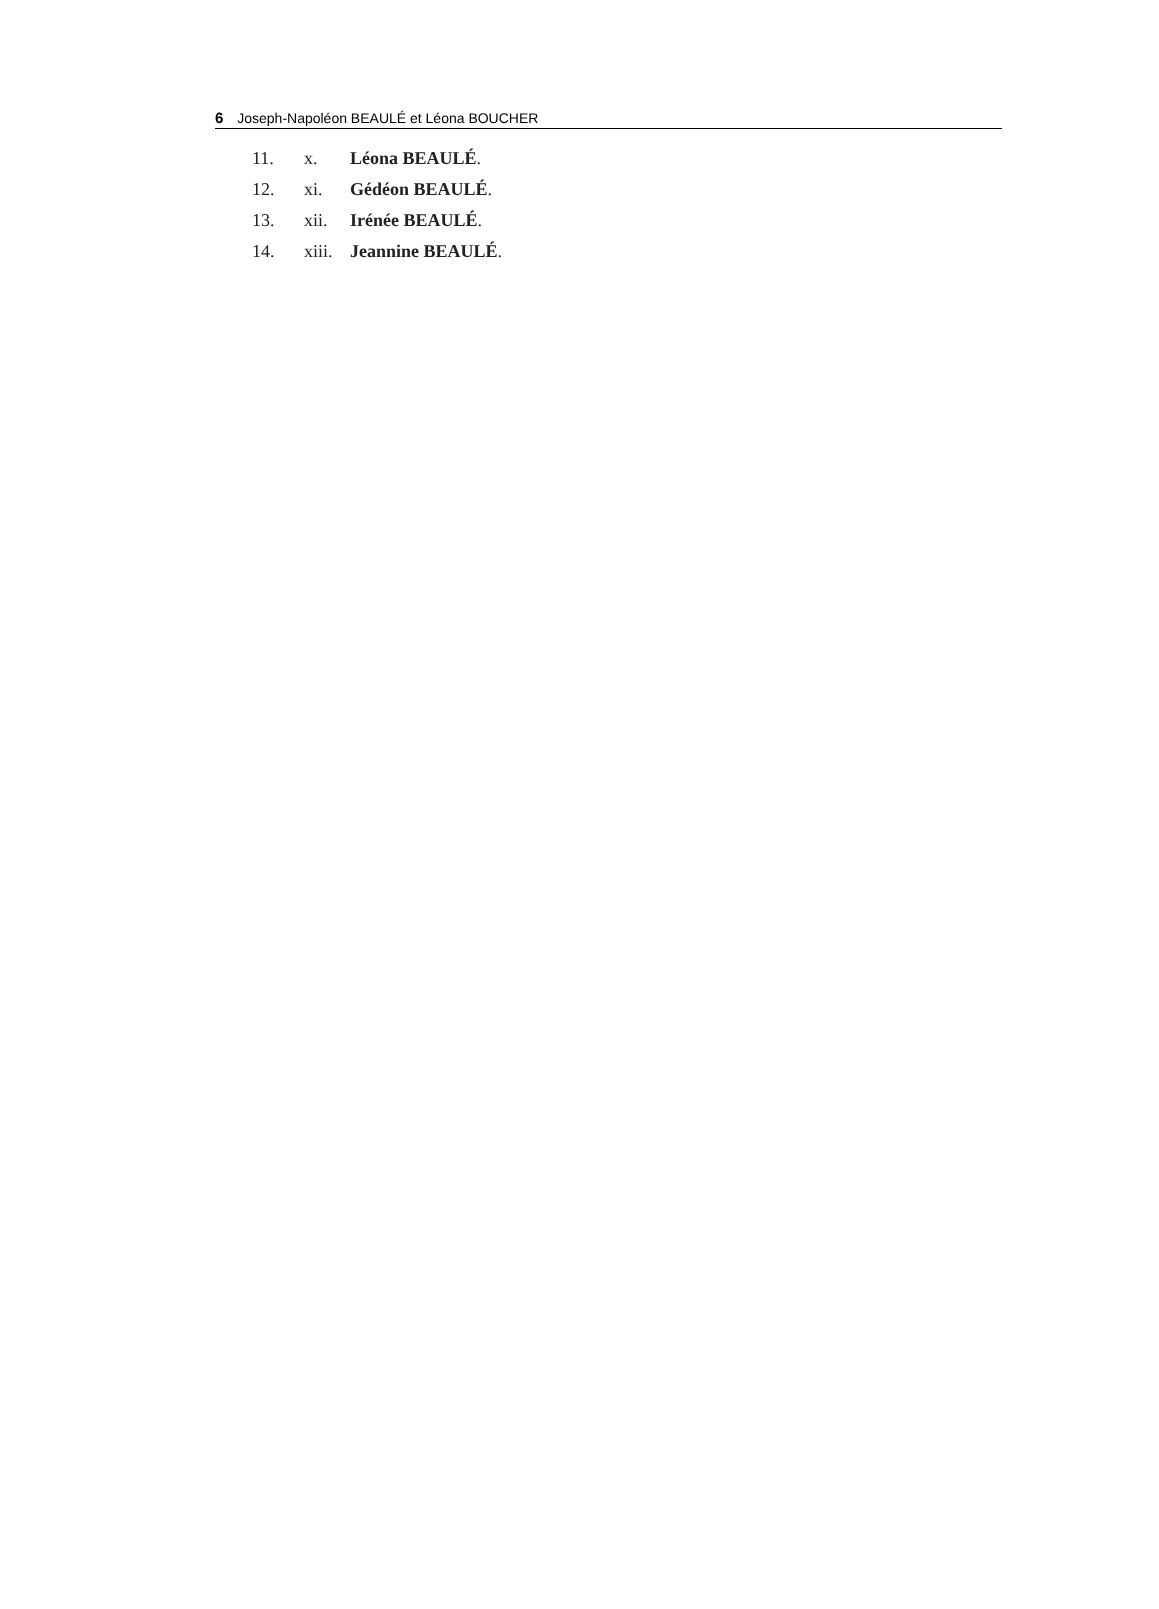6 Joseph-Napoléon BEAULÉ et Léona BOUCHER
11. x. Léona BEAULÉ.
12. xi. Gédéon BEAULÉ.
13. xii. Irénée BEAULÉ.
14. xiii. Jeannine BEAULÉ.